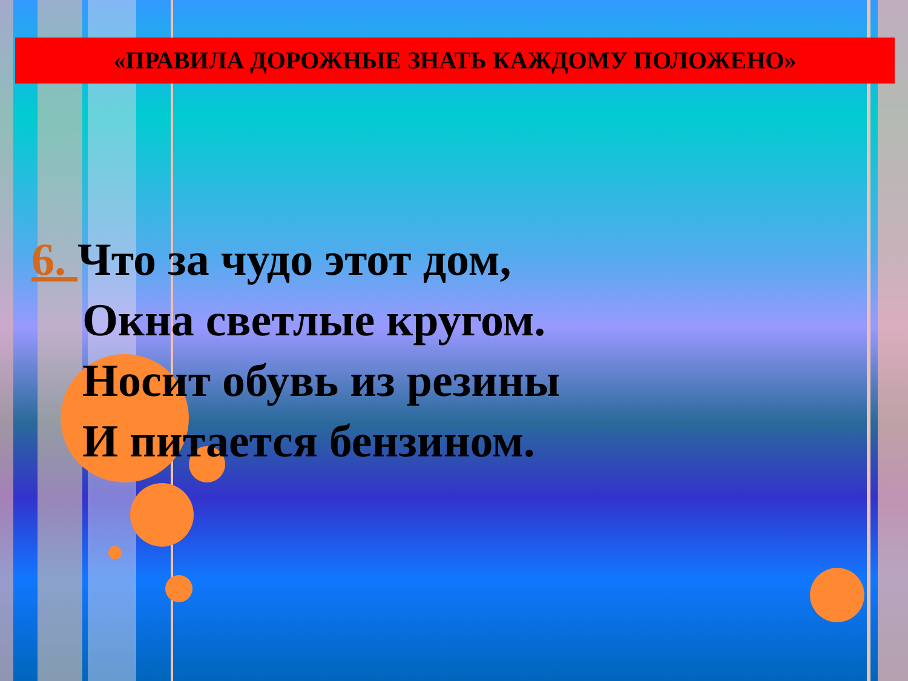«ПРАВИЛА ДОРОЖНЫЕ ЗНАТЬ КАЖДОМУ ПОЛОЖЕНО»
6. Что за чудо этот дом,
Окна светлые кругом.
Носит обувь из резины
И питается бензином.